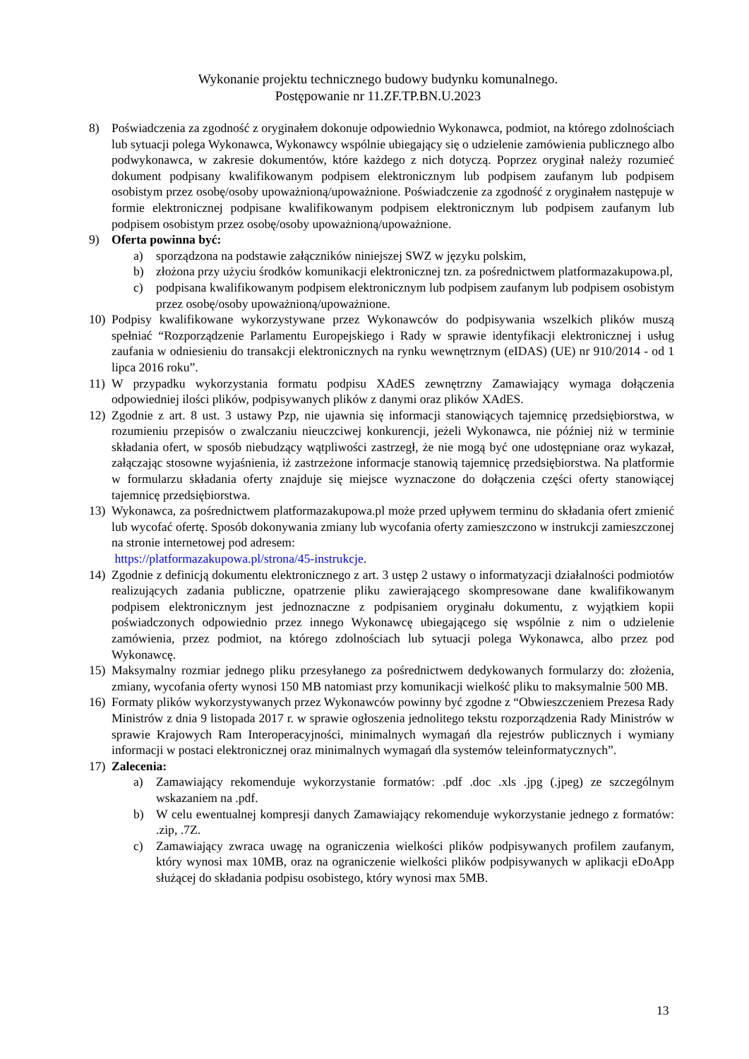Wykonanie projektu technicznego budowy budynku komunalnego.
Postępowanie nr 11.ZF.TP.BN.U.2023
8) Poświadczenia za zgodność z oryginałem dokonuje odpowiednio Wykonawca, podmiot, na którego zdolnościach lub sytuacji polega Wykonawca, Wykonawcy wspólnie ubiegający się o udzielenie zamówienia publicznego albo podwykonawca, w zakresie dokumentów, które każdego z nich dotyczą. Poprzez oryginał należy rozumieć dokument podpisany kwalifikowanym podpisem elektronicznym lub podpisem zaufanym lub podpisem osobistym przez osobę/osoby upoważnioną/upoważnione. Poświadczenie za zgodność z oryginałem następuje w formie elektronicznej podpisane kwalifikowanym podpisem elektronicznym lub podpisem zaufanym lub podpisem osobistym przez osobę/osoby upoważnioną/upoważnione.
9) Oferta powinna być:
a) sporządzona na podstawie załączników niniejszej SWZ w języku polskim,
b) złożona przy użyciu środków komunikacji elektronicznej tzn. za pośrednictwem platformazakupowa.pl,
c) podpisana kwalifikowanym podpisem elektronicznym lub podpisem zaufanym lub podpisem osobistym przez osobę/osoby upoważnioną/upoważnione.
10) Podpisy kwalifikowane wykorzystywane przez Wykonawców do podpisywania wszelkich plików muszą spełniać “Rozporządzenie Parlamentu Europejskiego i Rady w sprawie identyfikacji elektronicznej i usług zaufania w odniesieniu do transakcji elektronicznych na rynku wewnętrznym (eIDAS) (UE) nr 910/2014 - od 1 lipca 2016 roku”.
11) W przypadku wykorzystania formatu podpisu XAdES zewnętrzny Zamawiający wymaga dołączenia odpowiedniej ilości plików, podpisywanych plików z danymi oraz plików XAdES.
12) Zgodnie z art. 8 ust. 3 ustawy Pzp, nie ujawnia się informacji stanowiących tajemnicę przedsiębiorstwa, w rozumieniu przepisów o zwalczaniu nieuczciwej konkurencji, jeżeli Wykonawca, nie później niż w terminie składania ofert, w sposób niebudzący wątpliwości zastrzegł, że nie mogą być one udostępniane oraz wykazał, załączając stosowne wyjaśnienia, iż zastrzeżone informacje stanowią tajemnicę przedsiębiorstwa. Na platformie w formularzu składania oferty znajduje się miejsce wyznaczone do dołączenia części oferty stanowiącej tajemnicę przedsiębiorstwa.
13) Wykonawca, za pośrednictwem platformazakupowa.pl może przed upływem terminu do składania ofert zmienić lub wycofać ofertę. Sposób dokonywania zmiany lub wycofania oferty zamieszczono w instrukcji zamieszczonej na stronie internetowej pod adresem:
https://platformazakupowa.pl/strona/45-instrukcje.
14) Zgodnie z definicją dokumentu elektronicznego z art. 3 ustęp 2 ustawy o informatyzacji działalności podmiotów realizujących zadania publiczne, opatrzenie pliku zawierającego skompresowane dane kwalifikowanym podpisem elektronicznym jest jednoznaczne z podpisaniem oryginału dokumentu, z wyjątkiem kopii poświadczonych odpowiednio przez innego Wykonawcę ubiegającego się wspólnie z nim o udzielenie zamówienia, przez podmiot, na którego zdolnościach lub sytuacji polega Wykonawca, albo przez pod Wykonawcę.
15) Maksymalny rozmiar jednego pliku przesyłanego za pośrednictwem dedykowanych formularzy do: złożenia, zmiany, wycofania oferty wynosi 150 MB natomiast przy komunikacji wielkość pliku to maksymalnie 500 MB.
16) Formaty plików wykorzystywanych przez Wykonawców powinny być zgodne z “Obwieszczeniem Prezesa Rady Ministrów z dnia 9 listopada 2017 r. w sprawie ogłoszenia jednolitego tekstu rozporządzenia Rady Ministrów w sprawie Krajowych Ram Interoperacyjności, minimalnych wymagań dla rejestrów publicznych i wymiany informacji w postaci elektronicznej oraz minimalnych wymagań dla systemów teleinformatycznych”.
17) Zalecenia:
a) Zamawiający rekomenduje wykorzystanie formatów: .pdf .doc .xls .jpg (.jpeg) ze szczególnym wskazaniem na .pdf.
b) W celu ewentualnej kompresji danych Zamawiający rekomenduje wykorzystanie jednego z formatów: .zip, .7Z.
c) Zamawiający zwraca uwagę na ograniczenia wielkości plików podpisywanych profilem zaufanym, który wynosi max 10MB, oraz na ograniczenie wielkości plików podpisywanych w aplikacji eDoApp służącej do składania podpisu osobistego, który wynosi max 5MB.
13